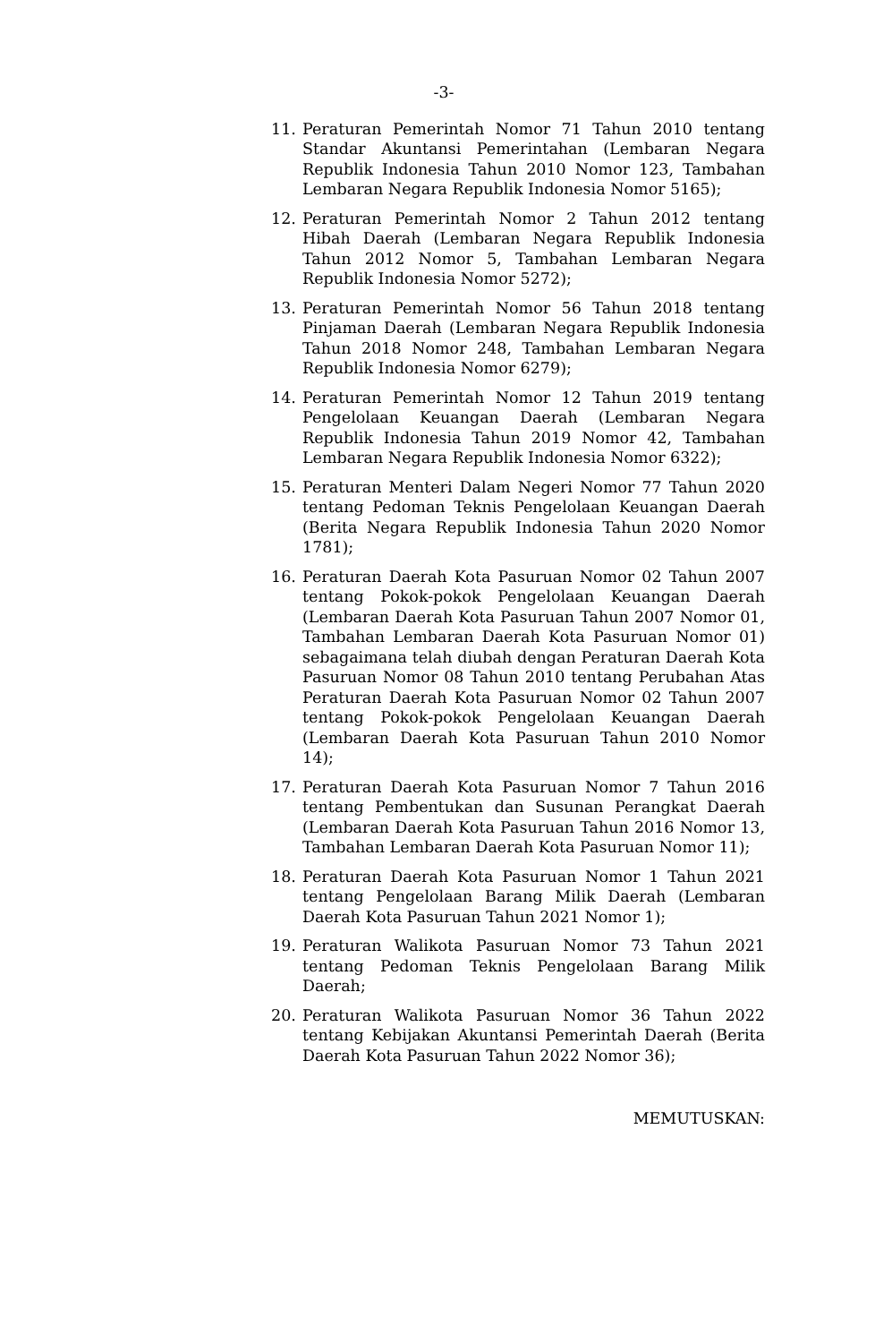-3-
11. Peraturan Pemerintah Nomor 71 Tahun 2010 tentang Standar Akuntansi Pemerintahan (Lembaran Negara Republik Indonesia Tahun 2010 Nomor 123, Tambahan Lembaran Negara Republik Indonesia Nomor 5165);
12. Peraturan Pemerintah Nomor 2 Tahun 2012 tentang Hibah Daerah (Lembaran Negara Republik Indonesia Tahun 2012 Nomor 5, Tambahan Lembaran Negara Republik Indonesia Nomor 5272);
13. Peraturan Pemerintah Nomor 56 Tahun 2018 tentang Pinjaman Daerah (Lembaran Negara Republik Indonesia Tahun 2018 Nomor 248, Tambahan Lembaran Negara Republik Indonesia Nomor 6279);
14. Peraturan Pemerintah Nomor 12 Tahun 2019 tentang Pengelolaan Keuangan Daerah (Lembaran Negara Republik Indonesia Tahun 2019 Nomor 42, Tambahan Lembaran Negara Republik Indonesia Nomor 6322);
15. Peraturan Menteri Dalam Negeri Nomor 77 Tahun 2020 tentang Pedoman Teknis Pengelolaan Keuangan Daerah (Berita Negara Republik Indonesia Tahun 2020 Nomor 1781);
16. Peraturan Daerah Kota Pasuruan Nomor 02 Tahun 2007 tentang Pokok-pokok Pengelolaan Keuangan Daerah (Lembaran Daerah Kota Pasuruan Tahun 2007 Nomor 01, Tambahan Lembaran Daerah Kota Pasuruan Nomor 01) sebagaimana telah diubah dengan Peraturan Daerah Kota Pasuruan Nomor 08 Tahun 2010 tentang Perubahan Atas Peraturan Daerah Kota Pasuruan Nomor 02 Tahun 2007 tentang Pokok-pokok Pengelolaan Keuangan Daerah (Lembaran Daerah Kota Pasuruan Tahun 2010 Nomor 14);
17. Peraturan Daerah Kota Pasuruan Nomor 7 Tahun 2016 tentang Pembentukan dan Susunan Perangkat Daerah (Lembaran Daerah Kota Pasuruan Tahun 2016 Nomor 13, Tambahan Lembaran Daerah Kota Pasuruan Nomor 11);
18. Peraturan Daerah Kota Pasuruan Nomor 1 Tahun 2021 tentang Pengelolaan Barang Milik Daerah (Lembaran Daerah Kota Pasuruan Tahun 2021 Nomor 1);
19. Peraturan Walikota Pasuruan Nomor 73 Tahun 2021 tentang Pedoman Teknis Pengelolaan Barang Milik Daerah;
20. Peraturan Walikota Pasuruan Nomor 36 Tahun 2022 tentang Kebijakan Akuntansi Pemerintah Daerah (Berita Daerah Kota Pasuruan Tahun 2022 Nomor 36);
MEMUTUSKAN: